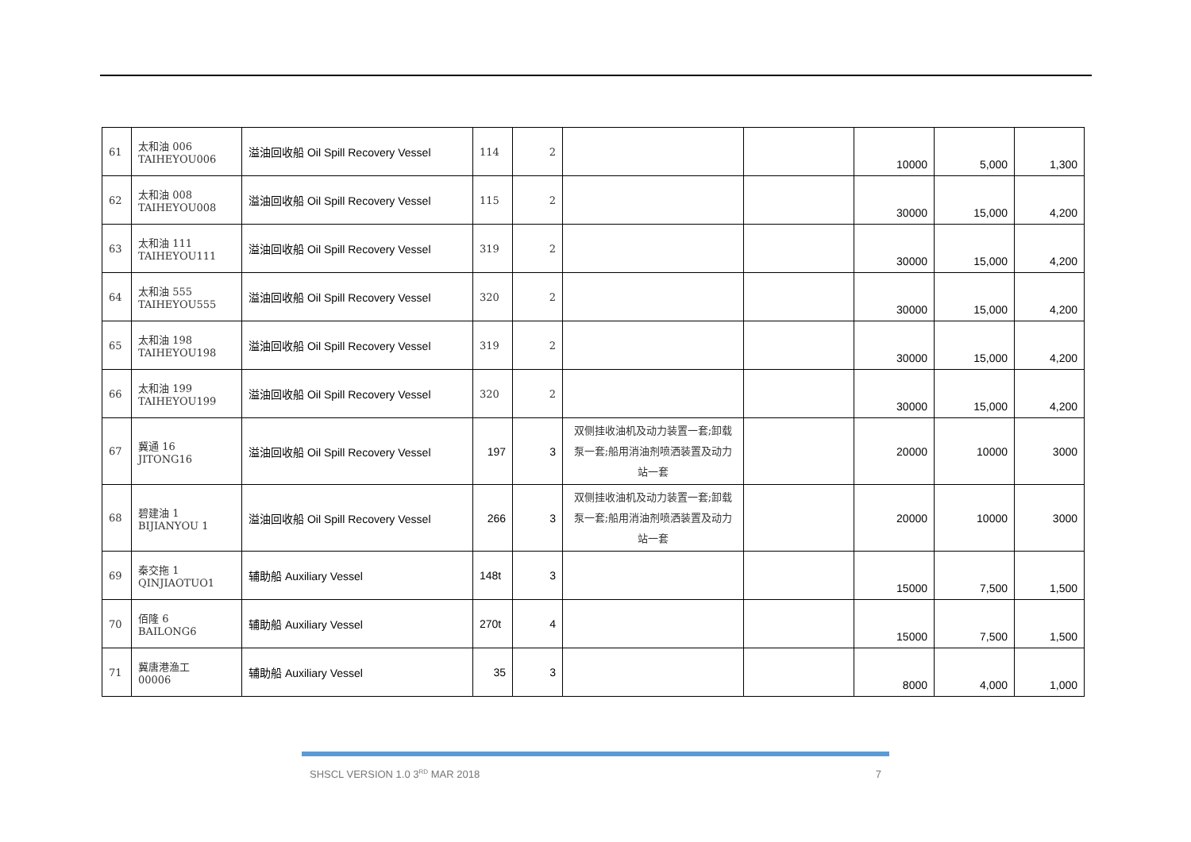| 61 | 太和油 006 TAIHEYOU006 | 溢油回收船 Oil Spill Recovery Vessel | 114 | 2 | | | 10000 | 5,000 | 1,300 |
| 62 | 太和油 008 TAIHEYOU008 | 溢油回收船 Oil Spill Recovery Vessel | 115 | 2 | | | 30000 | 15,000 | 4,200 |
| 63 | 太和油 111 TAIHEYOU111 | 溢油回收船 Oil Spill Recovery Vessel | 319 | 2 | | | 30000 | 15,000 | 4,200 |
| 64 | 太和油 555 TAIHEYOU555 | 溢油回收船 Oil Spill Recovery Vessel | 320 | 2 | | | 30000 | 15,000 | 4,200 |
| 65 | 太和油 198 TAIHEYOU198 | 溢油回收船 Oil Spill Recovery Vessel | 319 | 2 | | | 30000 | 15,000 | 4,200 |
| 66 | 太和油 199 TAIHEYOU199 | 溢油回收船 Oil Spill Recovery Vessel | 320 | 2 | | | 30000 | 15,000 | 4,200 |
| 67 | 冀通 16 JITONG16 | 溢油回收船 Oil Spill Recovery Vessel | 197 | 3 | 双侧挂收油机及动力装置一套;卸载泵一套;船用消油剂喷洒装置及动力站一套 | | 20000 | 10000 | 3000 |
| 68 | 碧建油 1 BIJIANYOU 1 | 溢油回收船 Oil Spill Recovery Vessel | 266 | 3 | 双侧挂收油机及动力装置一套;卸载泵一套;船用消油剂喷洒装置及动力站一套 | | 20000 | 10000 | 3000 |
| 69 | 秦交拖 1 QINJIAOTUO1 | 辅助船 Auxiliary Vessel | 148t | 3 | | | 15000 | 7,500 | 1,500 |
| 70 | 佰隆 6 BAILONG6 | 辅助船 Auxiliary Vessel | 270t | 4 | | | 15000 | 7,500 | 1,500 |
| 71 | 冀唐港渔工 00006 | 辅助船 Auxiliary Vessel | 35 | 3 | | | 8000 | 4,000 | 1,000 |
SHSCL VERSION 1.0 3<sup>RD</sup> MAR 2018 7